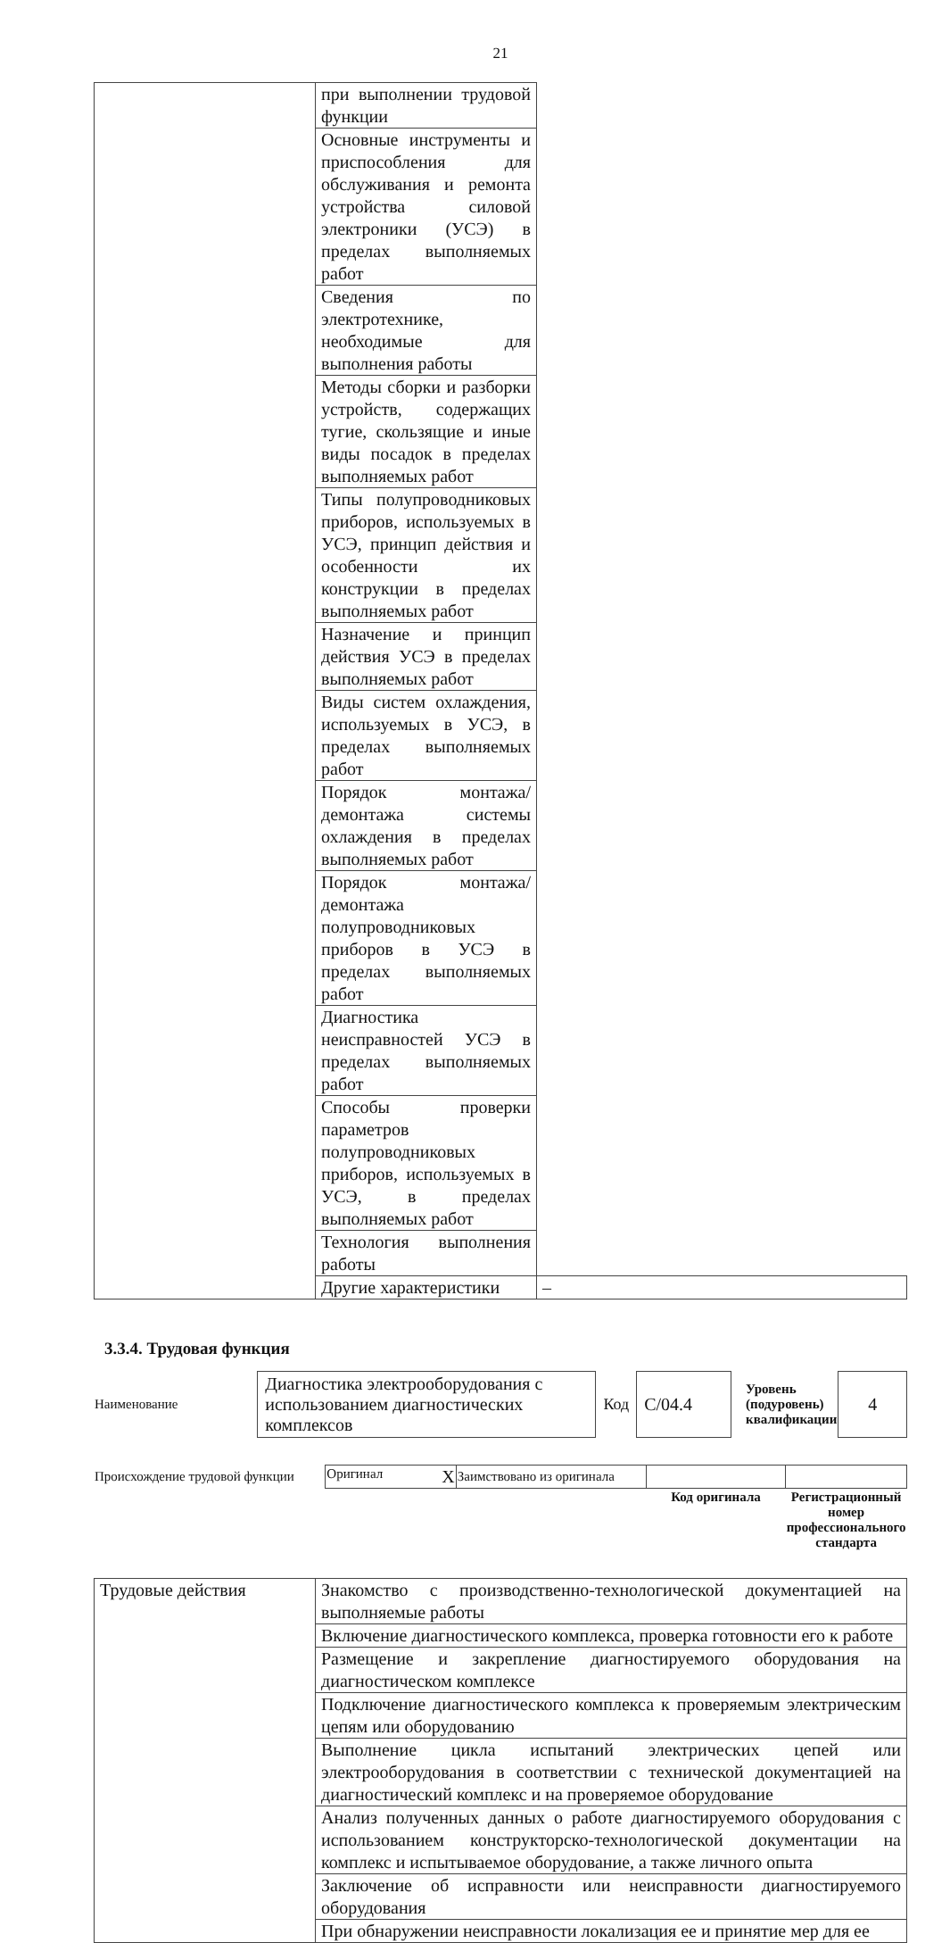21
| | при выполнении трудовой функции | |
| | Основные инструменты и приспособления для обслуживания и ремонта устройства силовой электроники (УСЭ) в пределах выполняемых работ | |
| | Сведения по электротехнике, необходимые для выполнения работы | |
| | Методы сборки и разборки устройств, содержащих тугие, скользящие и иные виды посадок в пределах выполняемых работ | |
| | Типы полупроводниковых приборов, используемых в УСЭ, принцип действия и особенности их конструкции в пределах выполняемых работ | |
| | Назначение и принцип действия УСЭ в пределах выполняемых работ | |
| | Виды систем охлаждения, используемых в УСЭ, в пределах выполняемых работ | |
| | Порядок монтажа/демонтажа системы охлаждения в пределах выполняемых работ | |
| | Порядок монтажа/демонтажа полупроводниковых приборов в УСЭ в пределах выполняемых работ | |
| | Диагностика неисправностей УСЭ в пределах выполняемых работ | |
| | Способы проверки параметров полупроводниковых приборов, используемых в УСЭ, в пределах выполняемых работ | |
| | Технология выполнения работы | |
| | Другие характеристики | – |
3.3.4. Трудовая функция
| Наименование | Диагностика электрооборудования с использованием диагностических комплексов | Код | C/04.4 | Уровень (подуровень) квалификации | 4 |
| Происхождение трудовой функции | Оригинал X | Заимствовано из оригинала | | |
| | | | Код оригинала | Регистрационный номер профессионального стандарта |
| Трудовые действия | Знакомство с производственно-технологической документацией на выполняемые работы |
| | Включение диагностического комплекса, проверка готовности его к работе |
| | Размещение и закрепление диагностируемого оборудования на диагностическом комплексе |
| | Подключение диагностического комплекса к проверяемым электрическим цепям или оборудованию |
| | Выполнение цикла испытаний электрических цепей или электрооборудования в соответствии с технической документацией на диагностический комплекс и на проверяемое оборудование |
| | Анализ полученных данных о работе диагностируемого оборудования с использованием конструкторско-технологической документации на комплекс и испытываемое оборудование, а также личного опыта |
| | Заключение об исправности или неисправности диагностируемого оборудования |
| | При обнаружении неисправности локализация ее и принятие мер для ее |